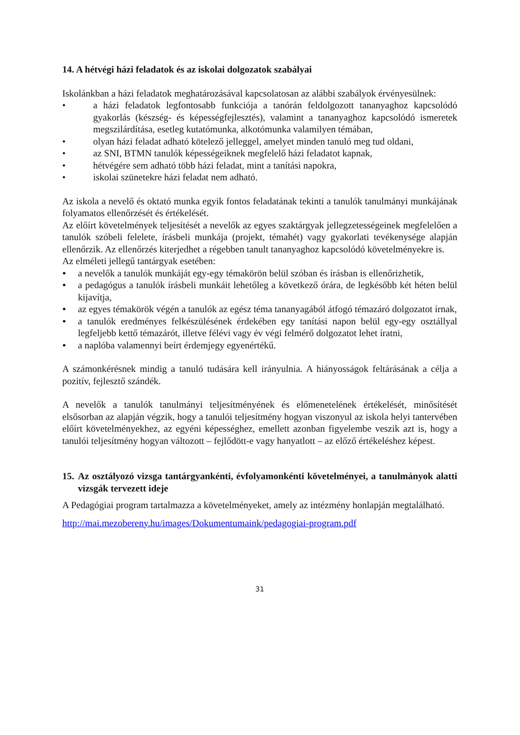14. A hétvégi házi feladatok és az iskolai dolgozatok szabályai
Iskolánkban a házi feladatok meghatározásával kapcsolatosan az alábbi szabályok érvényesülnek:
• a házi feladatok legfontosabb funkciója a tanórán feldolgozott tananyaghoz kapcsolódó gyakorlás (készség- és képességfejlesztés), valamint a tananyaghoz kapcsolódó ismeretek megszilárdítása, esetleg kutatómunka, alkotómunka valamilyen témában,
• olyan házi feladat adható kötelező jelleggel, amelyet minden tanuló meg tud oldani,
• az SNI, BTMN tanulók képességeiknek megfelelő házi feladatot kapnak,
• hétvégére sem adható több házi feladat, mint a tanítási napokra,
• iskolai szünetekre házi feladat nem adható.
Az iskola a nevelő és oktató munka egyik fontos feladatának tekinti a tanulók tanulmányi munkájának folyamatos ellenőrzését és értékelését.
Az előírt követelmények teljesítését a nevelők az egyes szaktárgyak jellegzetességeinek megfelelően a tanulók szóbeli felelete, írásbeli munkája (projekt, témahét) vagy gyakorlati tevékenysége alapján ellenőrzik. Az ellenőrzés kiterjedhet a régebben tanult tananyaghoz kapcsolódó követelményekre is.
Az elméleti jellegű tantárgyak esetében:
• a nevelők a tanulók munkáját egy-egy témakörön belül szóban és írásban is ellenőrizhetik,
• a pedagógus a tanulók írásbeli munkáit lehetőleg a következő órára, de legkésőbb két héten belül kijavítja,
• az egyes témakörök végén a tanulók az egész téma tananyagából átfogó témazáró dolgozatot írnak,
• a tanulók eredményes felkészülésének érdekében egy tanítási napon belül egy-egy osztállyal legfeljebb kettő témazárót, illetve félévi vagy év végi felmérő dolgozatot lehet íratni,
• a naplóba valamennyi beírt érdemjegy egyenértékű.
A számonkérésnek mindig a tanuló tudására kell irányulnia. A hiányosságok feltárásának a célja a pozitív, fejlesztő szándék.
A nevelők a tanulók tanulmányi teljesítményének és előmenetelének értékelését, minősítését elsősorban az alapján végzik, hogy a tanulói teljesítmény hogyan viszonyul az iskola helyi tantervében előírt követelményekhez, az egyéni képességhez, emellett azonban figyelembe veszik azt is, hogy a tanulói teljesítmény hogyan változott – fejlődött-e vagy hanyatlott – az előző értékeléshez képest.
15. Az osztályozó vizsga tantárgyankénti, évfolyamonkénti követelményei, a tanulmányok alatti vizsgák tervezett ideje
A Pedagógiai program tartalmazza a követelményeket, amely az intézmény honlapján megtalálható.
http://mai.mezobereny.hu/images/Dokumentumaink/pedagogiai-program.pdf
31